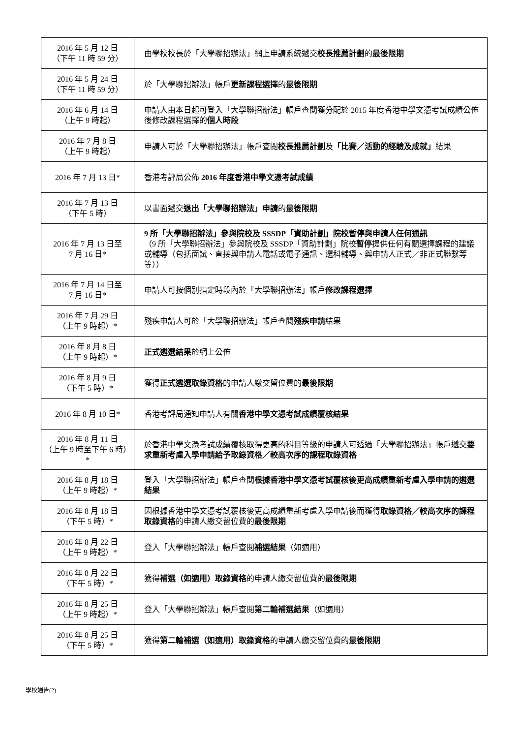| 2016 年 5 月 12 日 （下午 11 時 59 分） | 由學校校長於「大學聯招辦法」網上申請系統遞交 校長推薦計劃 的 最後限期 |
| 2016 年 5 月 24 日 （下午 11 時 59 分） | 於「大學聯招辦法」帳戶 更新課程選擇 的 最後限期 |
| 2016 年 6 月 14 日 （上午 9 時起） | 申請人由本日起可登入「大學聯招辦法」帳戶查閱獲分配於 2015 年度香港中學文憑考試成績公佈後修改課程選擇的 個人時段 |
| 2016 年 7 月 8 日 （上午 9 時起） | 申請人可於「大學聯招辦法」帳戶查閱 校長推薦計劃 及 「比賽／活動的經驗及成就」 結果 |
| 2016 年 7 月 13 日* | 香港考評局公佈 2016 年度香港中學文憑考試成績 |
| 2016 年 7 月 13 日 （下午 5 時） | 以書面遞交 退出「大學聯招辦法」申請 的 最後限期 |
| 2016 年 7 月 13 日至 7 月 16 日* | 9 所「大學聯招辦法」參與院校及 SSSDP「資助計劃」院校暫停與申請人任何通訊 （9 所「大學聯招辦法」參與院校及 SSSDP「資助計劃」院校 暫停 提供任何有關選擇課程的建議或輔導（包括面試、直接與申請人電話或電子通訊、選科輔導、與申請人正式／非正式聯繫等等）） |
| 2016 年 7 月 14 日至 7 月 16 日* | 申請人可按個別指定時段內於「大學聯招辦法」帳戶 修改課程選擇 |
| 2016 年 7 月 29 日 （上午 9 時起）* | 殘疾申請人可於「大學聯招辦法」帳戶查閱 殘疾申請 結果 |
| 2016 年 8 月 8 日 （上午 9 時起）* | 正式遴選結果 於網上公佈 |
| 2016 年 8 月 9 日 （下午 5 時）* | 獲得 正式遴選取錄資格 的申請人繳交留位費的 最後限期 |
| 2016 年 8 月 10 日* | 香港考評局通知申請人有關 香港中學文憑考試成績覆核結果 |
| 2016 年 8 月 11 日 （上午 9 時至下午 6 時）* | 於香港中學文憑考試成績覆核取得更高的科目等級的申請人可透過「大學聯招辦法」帳戶遞交 要求重新考慮入學申請給予取錄資格／較高次序的課程取錄資格 |
| 2016 年 8 月 18 日 （上午 9 時起）* | 登入「大學聯招辦法」帳戶查閱 根據香港中學文憑考試覆核後更高成績重新考慮入學申請的遴選結果 |
| 2016 年 8 月 18 日 （下午 5 時）* | 因根據香港中學文憑考試覆核後更高成績重新考慮入學申請後而獲得 取錄資格／較高次序的課程取錄資格 的申請人繳交留位費的 最後限期 |
| 2016 年 8 月 22 日 （上午 9 時起）* | 登入「大學聯招辦法」帳戶查閱 補選結果 （如適用） |
| 2016 年 8 月 22 日 （下午 5 時）* | 獲得 補選（如適用）取錄資格 的申請人繳交留位費的 最後限期 |
| 2016 年 8 月 25 日 （上午 9 時起）* | 登入「大學聯招辦法」帳戶查閱 第二輪補選結果 （如適用） |
| 2016 年 8 月 25 日 （下午 5 時）* | 獲得 第二輪補選（如適用）取錄資格 的申請人繳交留位費的 最後限期 |
學校通告(2)